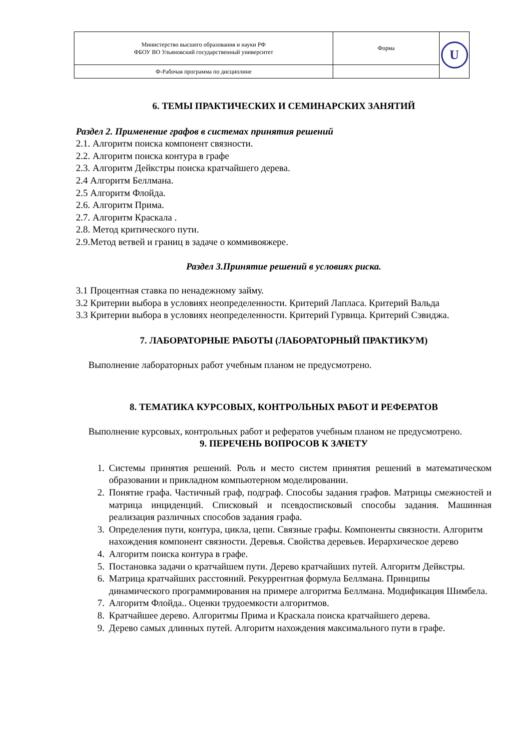| Министерство высшего образования и науки РФ ФБОУ ВО Ульяновский государственный университет | Форма | U |
| Ф-Рабочая программа по дисциплине | | |
6. ТЕМЫ ПРАКТИЧЕСКИХ И СЕМИНАРСКИХ ЗАНЯТИЙ
Раздел 2. Применение графов в системах принятия решений
2.1. Алгоритм поиска компонент связности.
2.2. Алгоритм поиска контура в графе
2.3. Алгоритм Дейкстры поиска кратчайшего дерева.
2.4 Алгоритм Беллмана.
2.5 Алгоритм Флойда.
2.6. Алгоритм Прима.
2.7. Алгоритм Краскала .
2.8. Метод критического пути.
2.9.Метод ветвей и границ в задаче о коммивояжере.
Раздел 3.Принятие решений в условиях риска.
3.1 Процентная ставка по ненадежному займу.
3.2 Критерии выбора в условиях неопределенности. Критерий Лапласа. Критерий Вальда
3.3 Критерии выбора в условиях неопределенности. Критерий Гурвица. Критерий Сэвиджа.
7. ЛАБОРАТОРНЫЕ РАБОТЫ (ЛАБОРАТОРНЫЙ ПРАКТИКУМ)
Выполнение лабораторных работ учебным планом не предусмотрено.
8. ТЕМАТИКА КУРСОВЫХ, КОНТРОЛЬНЫХ РАБОТ И РЕФЕРАТОВ
Выполнение курсовых, контрольных работ и рефератов учебным планом не предусмотрено.
9. ПЕРЕЧЕНЬ ВОПРОСОВ К ЗАЧЕТУ
1. Системы принятия решений. Роль и место систем принятия решений в математическом образовании и прикладном компьютерном моделировании.
2. Понятие графа. Частичный граф, подграф. Способы задания графов. Матрицы смежностей и матрица инциденций. Списковый и псевдосписковый способы задания. Машинная реализация различных способов задания графа.
3. Определения пути, контура, цикла, цепи. Связные графы. Компоненты связности. Алгоритм нахождения компонент связности. Деревья. Свойства деревьев. Иерархическое дерево
4. Алгоритм поиска контура в графе.
5. Постановка задачи о кратчайшем пути. Дерево кратчайших путей. Алгоритм Дейкстры.
6. Матрица кратчайших расстояний. Рекуррентная формула Беллмана. Принципы динамического программирования на примере алгоритма Беллмана. Модификация Шимбела.
7. Алгоритм Флойда.. Оценки трудоемкости алгоритмов.
8. Кратчайшее дерево. Алгоритмы Прима и Краскала поиска кратчайшего дерева.
9. Дерево самых длинных путей. Алгоритм нахождения максимального пути в графе.